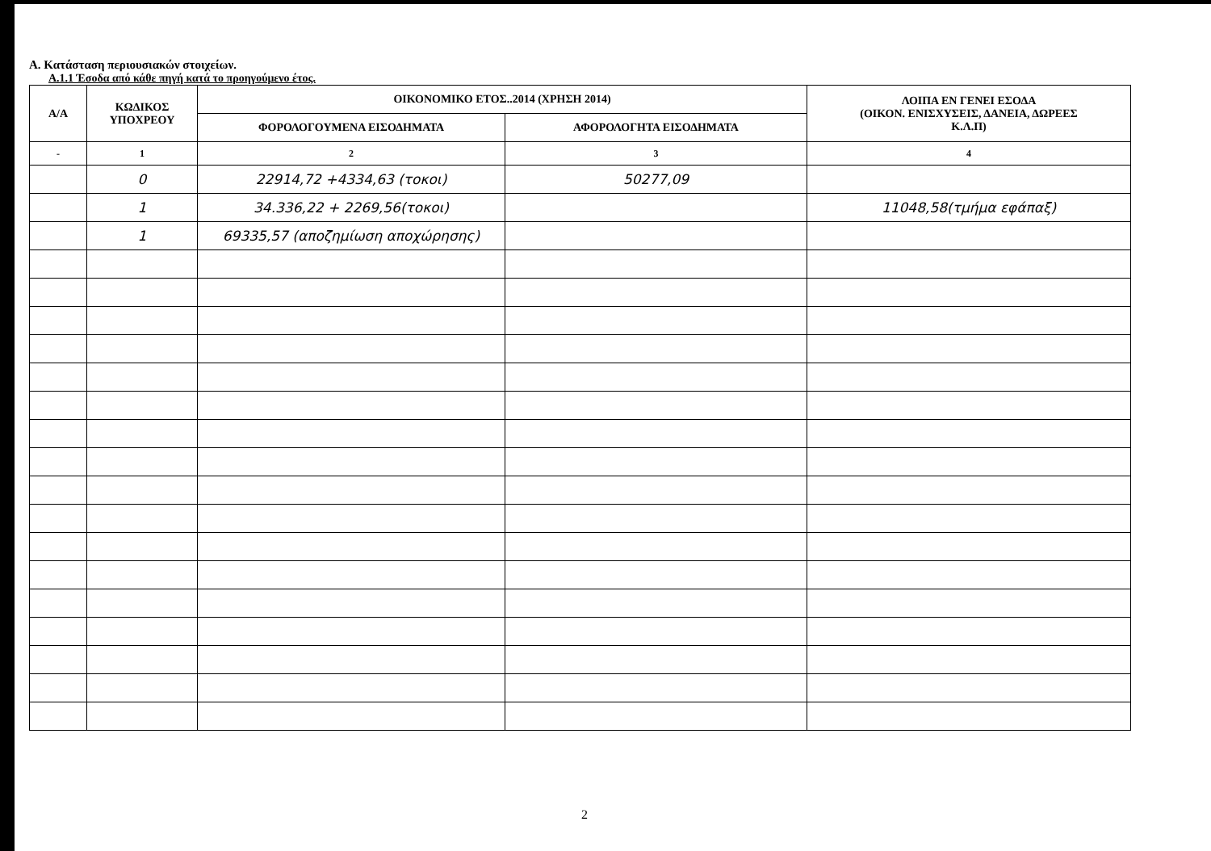Α. Κατάσταση περιουσιακών στοιχείων.
Α.1.1 Έσοδα από κάθε πηγή κατά το προηγούμενο έτος.
| Α/Α | ΚΩΔΙΚΟΣ ΥΠΟΧΡΕΟΥ | ΟΙΚΟΝΟΜΙΚΟ ΕΤΟΣ..2014 (ΧΡΗΣΗ 2014) | | ΛΟΙΠΑ ΕΝ ΓΕΝΕΙ ΕΣΟΔΑ (ΟΙΚΟΝ. ΕΝΙΣΧΥΣΕΙΣ, ΔΑΝΕΙΑ, ΔΩΡΕΕΣ Κ.Λ.Π) |
| --- | --- | --- | --- | --- |
| | | ΦΟΡΟΛΟΓΟΥΜΕΝΑ ΕΙΣΟΔΗΜΑΤΑ | ΑΦΟΡΟΛΟΓΗΤΑ ΕΙΣΟΔΗΜΑΤΑ | |
| - | 1 | 2 | 3 | 4 |
| | 0 | 22914,72 +4334,63 (τοκοι) | 50277,09 | |
| | 1 | 34.336,22 + 2269,56(τοκοι) | | 11048,58(τμήμα εφάπαξ) |
| | 1 | 69335,57 (αποζημίωση αποχώρησης) | | |
2